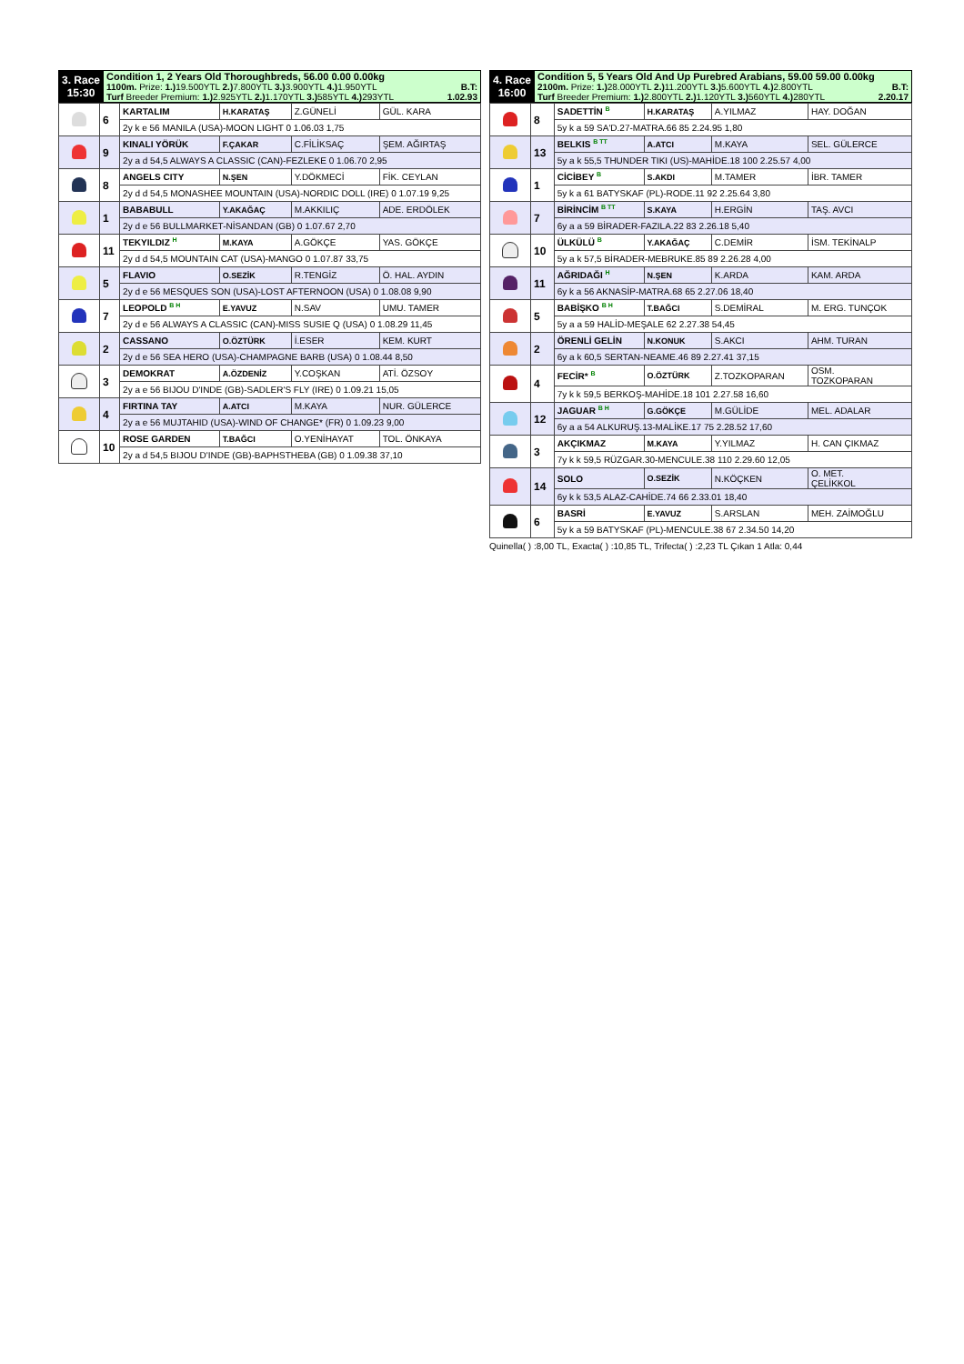| 3. Race 15:30 | Condition 1, 2 Years Old Thoroughbreds, 56.00 0.00 0.00kg 1100m. Prize: 1.) 19.500YTL 2.) 7.800YTL 3.) 3.900YTL 4.) 1.950YTL B.T: Turf Breeder Premium: 1.) 2.925YTL 2.) 1.170YTL 3.) 585YTL 4.) 293YTL 1.02.93 |
| | 6 | KARTALIM | H.KARATAŞ | Z.GÜNELİ | GÜL. KARA |
| | | 2y k e 56 MANILA (USA)-MOON LIGHT 0 1.06.03 1,75 | | | |
| | 9 | KINALI YÖRÜK | F.ÇAKAR | C.FİLİKSAÇ | ŞEM. AĞIRTAŞ |
| | | 2y a d 54,5 ALWAYS A CLASSIC (CAN)-FEZLEKE 0 1.06.70 2,95 | | | |
| | 8 | ANGELS CITY | N.ŞEN | Y.DÖKMECİ | FİK. CEYLAN |
| | | 2y d d 54,5 MONASHEE MOUNTAIN (USA)-NORDIC DOLL (IRE) 0 1.07.19 9,25 | | | |
| | 1 | BABABULL | Y.AKAĞAÇ | M.AKKILIÇ | ADE. ERDÖLEK |
| | | 2y d e 56 BULLMARKET-NİSANDAN (GB) 0 1.07.67 2,70 | | | |
| | 11 | TEKYILDIZ <sup>H</sup> | M.KAYA | A.GÖKÇE | YAS. GÖKÇE |
| | | 2y d d 54,5 MOUNTAIN CAT (USA)-MANGO 0 1.07.87 33,75 | | | |
| | 5 | FLAVIO | O.SEZİK | R.TENGİZ | Ö. HAL. AYDIN |
| | | 2y d e 56 MESQUES SON (USA)-LOST AFTERNOON (USA) 0 1.08.08 9,90 | | | |
| | 7 | LEOPOLD <sup>B H</sup> | E.YAVUZ | N.SAV | UMU. TAMER |
| | | 2y d e 56 ALWAYS A CLASSIC (CAN)-MISS SUSIE Q (USA) 0 1.08.29 11,45 | | | |
| | 2 | CASSANO | O.ÖZTÜRK | İ.ESER | KEM. KURT |
| | | 2y d e 56 SEA HERO (USA)-CHAMPAGNE BARB (USA) 0 1.08.44 8,50 | | | |
| | 3 | DEMOKRAT | A.ÖZDENİZ | Y.COŞKAN | ATİ. ÖZSOY |
| | | 2y a e 56 BIJOU D'INDE (GB)-SADLER'S FLY (IRE) 0 1.09.21 15,05 | | | |
| | 4 | FIRTINA TAY | A.ATCI | M.KAYA | NUR. GÜLERCE |
| | | 2y a e 56 MUJTAHID (USA)-WIND OF CHANGE* (FR) 0 1.09.23 9,00 | | | |
| | 10 | ROSE GARDEN | T.BAĞCI | O.YENİHAYAT | TOL. ÖNKAYA |
| | | 2y a d 54,5 BIJOU D'INDE (GB)-BAPHSTHEBA (GB) 0 1.09.38 37,10 | | | |
| 4. Race 16:00 | Condition 5, 5 Years Old And Up Purebred Arabians, 59.00 59.00 0.00kg 2100m. Prize: 1.) 28.000YTL 2.) 11.200YTL 3.) 5.600YTL 4.) 2.800YTL B.T: Turf Breeder Premium: 1.) 2.800YTL 2.) 1.120YTL 3.) 560YTL 4.) 280YTL 2.20.17 |
| | 8 | SADETTİN <sup>B</sup> | H.KARATAŞ | A.YILMAZ | HAY. DOĞAN |
| | | 5y k a 59 SA'D.27-MATRA.66 85 2.24.95 1,80 | | | |
| | 13 | BELKIS <sup>B TT</sup> | A.ATCI | M.KAYA | SEL. GÜLERCE |
| | | 5y a k 55,5 THUNDER TIKI (US)-MAHİDE.18 100 2.25.57 4,00 | | | |
| | 1 | CİCİBEY <sup>B</sup> | S.AKDI | M.TAMER | İBR. TAMER |
| | | 5y k a 61 BATYSKAF (PL)-RODE.11 92 2.25.64 3,80 | | | |
| | 7 | BİRİNCİM <sup>B TT</sup> | S.KAYA | H.ERGİN | TAŞ. AVCI |
| | | 6y a a 59 BİRADER-FAZILA.22 83 2.26.18 5,40 | | | |
| | 10 | ÜLKÜLÜ <sup>B</sup> | Y.AKAĞAÇ | C.DEMİR | İSM. TEKİNALP |
| | | 5y a k 57,5 BİRADER-MEBRUKE.85 89 2.26.28 4,00 | | | |
| | 11 | AĞRIDAĞI <sup>H</sup> | N.ŞEN | K.ARDA | KAM. ARDA |
| | | 6y k a 56 AKNASİP-MATRA.68 65 2.27.06 18,40 | | | |
| | 5 | BABİŞKO <sup>B H</sup> | T.BAĞCI | S.DEMİRAL | M. ERG. TUNÇOK |
| | | 5y a a 59 HALİD-MEŞALE 62 2.27.38 54,45 | | | |
| | 2 | ÖRENLİ GELİN | N.KONUK | S.AKCI | AHM. TURAN |
| | | 6y a k 60,5 SERTAN-NEAME.46 89 2.27.41 37,15 | | | |
| | 4 | FECİR* <sup>B</sup> | O.ÖZTÜRK | Z.TOZKOPARAN | OSM. TOZKOPARAN |
| | | 7y k k 59,5 BERKOŞ-MAHİDE.18 101 2.27.58 16,60 | | | |
| | 12 | JAGUAR <sup>B H</sup> | G.GÖKÇE | M.GÜLİDE | MEL. ADALAR |
| | | 6y a a 54 ALKURUŞ.13-MALİKE.17 75 2.28.52 17,60 | | | |
| | 3 | AKÇIKMAZ | M.KAYA | Y.YILMAZ | H. CAN ÇIKMAZ |
| | | 7y k k 59,5 RÜZGAR.30-MENCULE.38 110 2.29.60 12,05 | | | |
| | 14 | SOLO | O.SEZİK | N.KÖÇKEN | O. MET. ÇELİKKOL |
| | | 6y k k 53,5 ALAZ-CAHİDE.74 66 2.33.01 18,40 | | | |
| | 6 | BASRİ | E.YAVUZ | S.ARSLAN | MEH. ZAİMOĞLU |
| | | 5y k a 59 BATYSKAF (PL)-MENCULE.38 67 2.34.50 14,20 | | | |
Quinella( ) :8,00 TL, Exacta( ) :10,85 TL, Trifecta( ) :2,23 TL Çıkan 1 Atla: 0,44